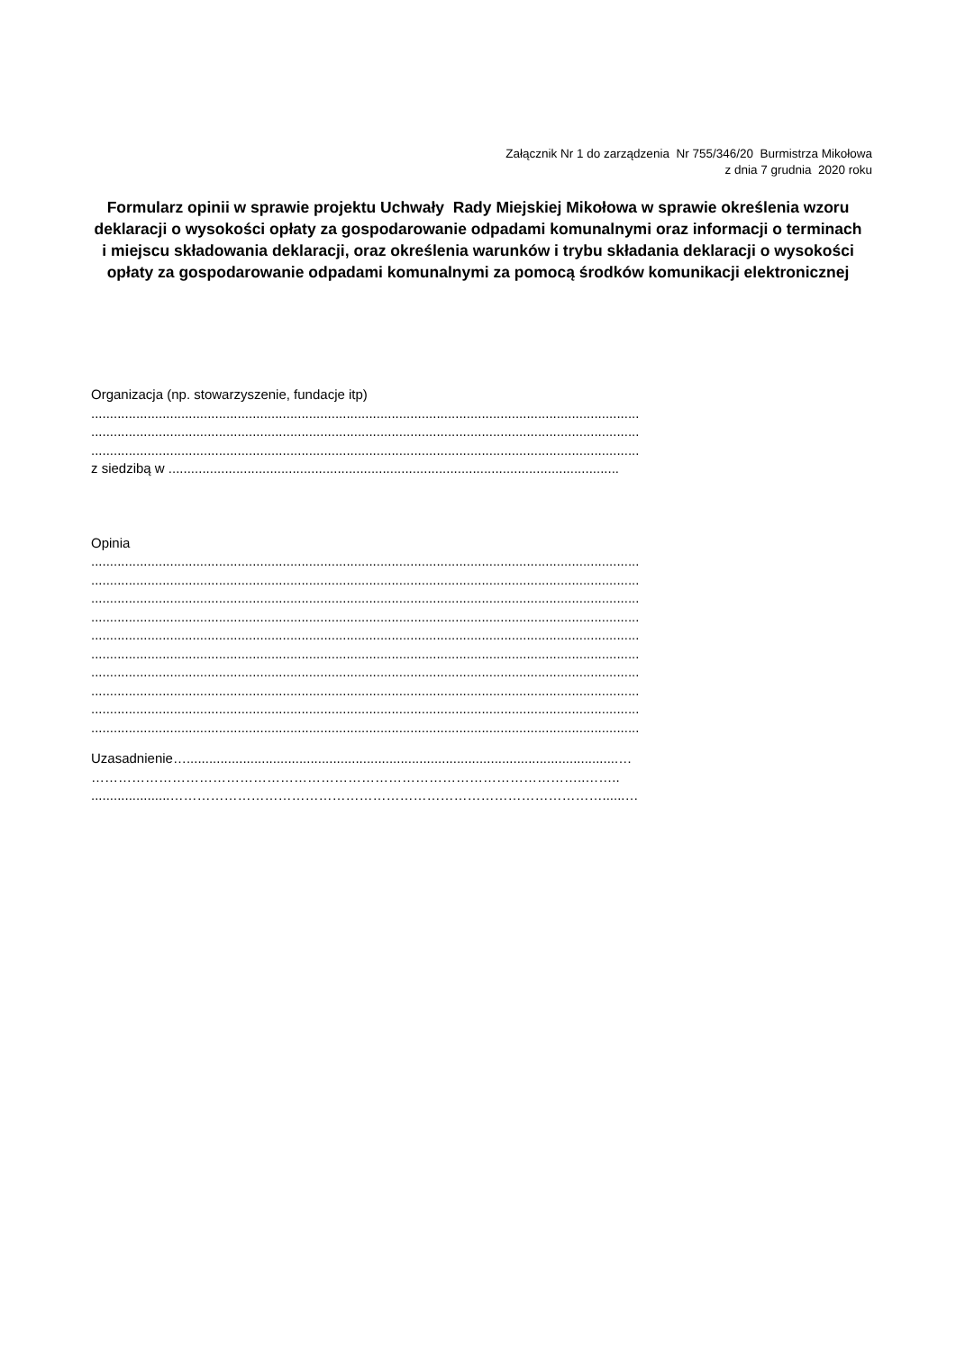Załącznik Nr 1 do zarządzenia Nr 755/346/20 Burmistrza Mikołowa
z dnia 7 grudnia 2020 roku
Formularz opinii w sprawie projektu Uchwały Rady Miejskiej Mikołowa w sprawie określenia wzoru deklaracji o wysokości opłaty za gospodarowanie odpadami komunalnymi oraz informacji o terminach i miejscu składowania deklaracji, oraz określenia warunków i trybu składania deklaracji o wysokości opłaty za gospodarowanie odpadami komunalnymi za pomocą środków komunikacji elektronicznej
Organizacja (np. stowarzyszenie, fundacje itp)
..................................................................................................................................................
..................................................................................................................................................
..................................................................................................................................................
z siedzibą w ........................................................................................................................
Opinia
..................................................................................................................................................
..................................................................................................................................................
..................................................................................................................................................
..................................................................................................................................................
..................................................................................................................................................
..................................................................................................................................................
..................................................................................................................................................
..................................................................................................................................................
..................................................................................................................................................
..................................................................................................................................................
Uzasadnienie…...................................................................................................................…
………………………………………………………………………………………………..……..
.....................……………………………………………………………………………………......…